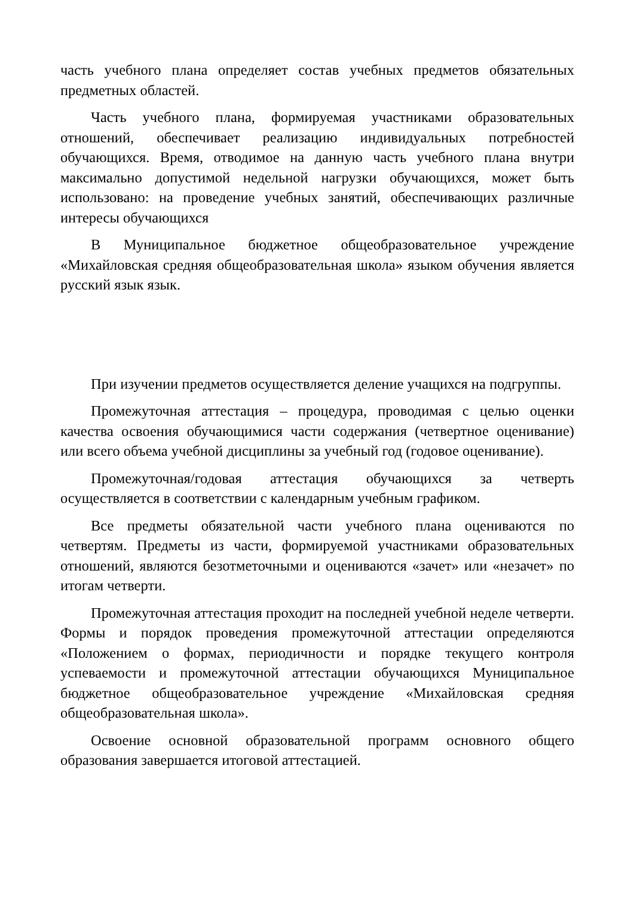часть учебного плана определяет состав учебных предметов обязательных предметных областей.
Часть учебного плана, формируемая участниками образовательных отношений, обеспечивает реализацию индивидуальных потребностей обучающихся. Время, отводимое на данную часть учебного плана внутри максимально допустимой недельной нагрузки обучающихся, может быть использовано: на проведение учебных занятий, обеспечивающих различные интересы обучающихся
В Муниципальное бюджетное общеобразовательное учреждение «Михайловская средняя общеобразовательная школа» языком обучения является русский язык язык.
При изучении предметов осуществляется деление учащихся на подгруппы.
Промежуточная аттестация – процедура, проводимая с целью оценки качества освоения обучающимися части содержания (четвертное оценивание) или всего объема учебной дисциплины за учебный год (годовое оценивание).
Промежуточная/годовая аттестация обучающихся за четверть осуществляется в соответствии с календарным учебным графиком.
Все предметы обязательной части учебного плана оцениваются по четвертям. Предметы из части, формируемой участниками образовательных отношений, являются безотметочными и оцениваются «зачет» или «незачет» по итогам четверти.
Промежуточная аттестация проходит на последней учебной неделе четверти. Формы и порядок проведения промежуточной аттестации определяются «Положением о формах, периодичности и порядке текущего контроля успеваемости и промежуточной аттестации обучающихся Муниципальное бюджетное общеобразовательное учреждение «Михайловская средняя общеобразовательная школа».
Освоение основной образовательной программ основного общего образования завершается итоговой аттестацией.